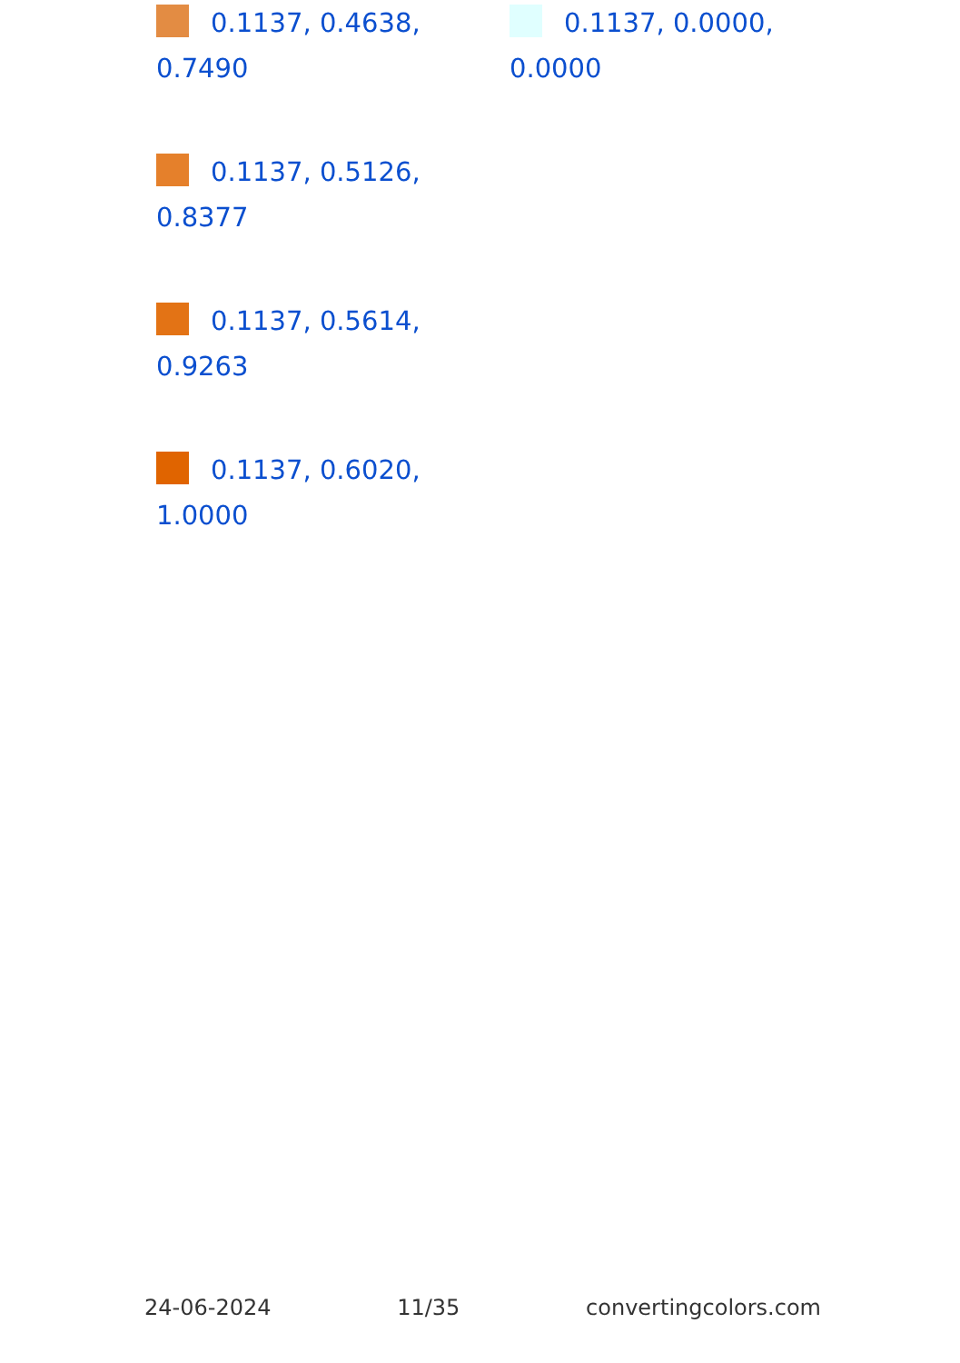0.1137, 0.4638, 0.7490
0.1137, 0.0000, 0.0000
0.1137, 0.5126, 0.8377
0.1137, 0.5614, 0.9263
0.1137, 0.6020, 1.0000
24-06-2024 11/35 convertingcolors.com